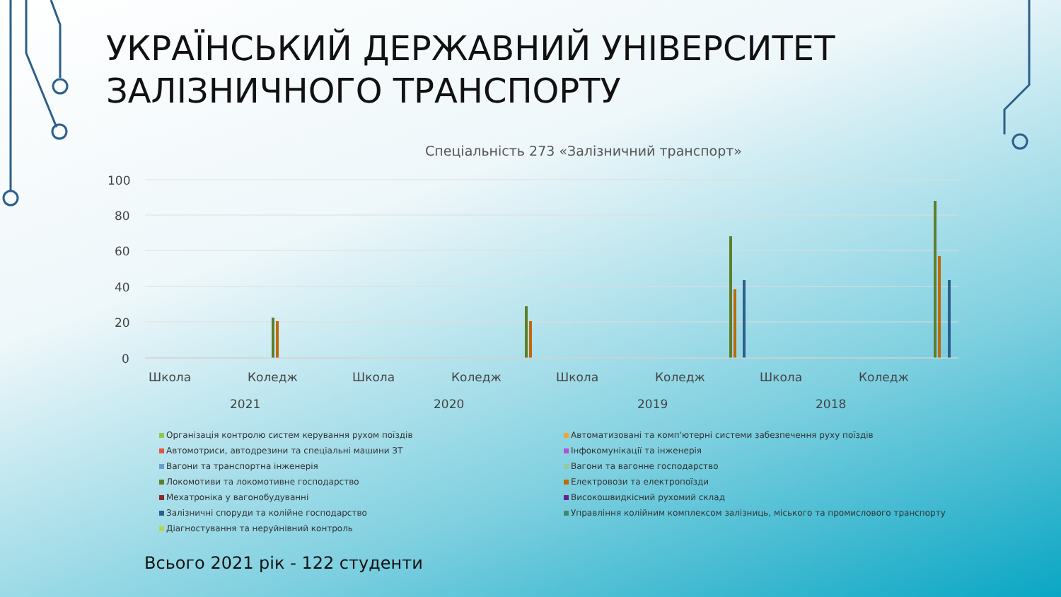УКРАЇНСЬКИЙ ДЕРЖАВНИЙ УНІВЕРСИТЕТ ЗАЛІЗНИЧНОГО ТРАНСПОРТУ
Спеціальність 273 «Залізничний транспорт»
100
80
60
40
20
0
Школа
Коледж
Школа
Коледж
Школа
Коледж
Школа
Коледж
2021
2020
2019
2018
Організація контролю систем керування рухом поїздів
Автоматизовані та комп'ютерні системи забезпечення руху поїздів
Автомотриси, автодрезини та спеціальні машини ЗТ
Інфокомунікації та інженерія
Вагони та транспортна інженерія
Вагони та вагонне господарство
Локомотиви та локомотивне господарство
Електровози та електропоїзди
Мехатроніка у вагонобудуванні
Високошвидкісний рухомий склад
Залізничні споруди та колійне господарство
Управління колійним комплексом залізниць, міського та промислового транспорту
Діагностування та неруйнівний контроль
Всього 2021 рік - 122 студенти